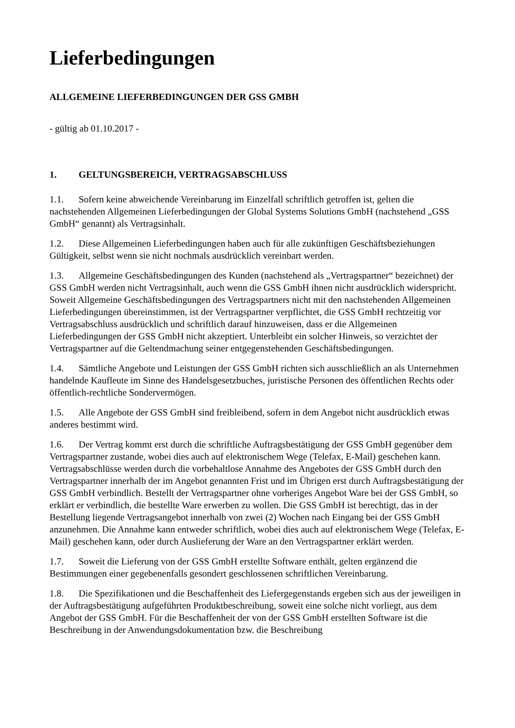Lieferbedingungen
ALLGEMEINE LIEFERBEDINGUNGEN DER GSS GMBH
- gültig ab 01.10.2017 -
1. GELTUNGSBEREICH, VERTRAGSABSCHLUSS
1.1. Sofern keine abweichende Vereinbarung im Einzelfall schriftlich getroffen ist, gelten die nachstehenden Allgemeinen Lieferbedingungen der Global Systems Solutions GmbH (nachstehend „GSS GmbH“ genannt) als Vertragsinhalt.
1.2. Diese Allgemeinen Lieferbedingungen haben auch für alle zukünftigen Geschäftsbeziehungen Gültigkeit, selbst wenn sie nicht nochmals ausdrücklich vereinbart werden.
1.3. Allgemeine Geschäftsbedingungen des Kunden (nachstehend als „Vertragspartner“ bezeichnet) der GSS GmbH werden nicht Vertragsinhalt, auch wenn die GSS GmbH ihnen nicht ausdrücklich widerspricht. Soweit Allgemeine Geschäftsbedingungen des Vertragspartners nicht mit den nachstehenden Allgemeinen Lieferbedingungen übereinstimmen, ist der Vertragspartner verpflichtet, die GSS GmbH rechtzeitig vor Vertragsabschluss ausdrücklich und schriftlich darauf hinzuweisen, dass er die Allgemeinen Lieferbedingungen der GSS GmbH nicht akzeptiert. Unterbleibt ein solcher Hinweis, so verzichtet der Vertragspartner auf die Geltendmachung seiner entgegenstehenden Geschäftsbedingungen.
1.4. Sämtliche Angebote und Leistungen der GSS GmbH richten sich ausschließlich an als Unternehmen handelnde Kaufleute im Sinne des Handelsgesetzbuches, juristische Personen des öffentlichen Rechts oder öffentlich-rechtliche Sondervermögen.
1.5. Alle Angebote der GSS GmbH sind freibleibend, sofern in dem Angebot nicht ausdrücklich etwas anderes bestimmt wird.
1.6. Der Vertrag kommt erst durch die schriftliche Auftragsbestätigung der GSS GmbH gegenüber dem Vertragspartner zustande, wobei dies auch auf elektronischem Wege (Telefax, E-Mail) geschehen kann. Vertragsabschlüsse werden durch die vorbehaltlose Annahme des Angebotes der GSS GmbH durch den Vertragspartner innerhalb der im Angebot genannten Frist und im Übrigen erst durch Auftragsbestätigung der GSS GmbH verbindlich. Bestellt der Vertragspartner ohne vorheriges Angebot Ware bei der GSS GmbH, so erklärt er verbindlich, die bestellte Ware erwerben zu wollen. Die GSS GmbH ist berechtigt, das in der Bestellung liegende Vertragsangebot innerhalb von zwei (2) Wochen nach Eingang bei der GSS GmbH anzunehmen. Die Annahme kann entweder schriftlich, wobei dies auch auf elektronischem Wege (Telefax, E-Mail) geschehen kann, oder durch Auslieferung der Ware an den Vertragspartner erklärt werden.
1.7. Soweit die Lieferung von der GSS GmbH erstellte Software enthält, gelten ergänzend die Bestimmungen einer gegebenenfalls gesondert geschlossenen schriftlichen Vereinbarung.
1.8. Die Spezifikationen und die Beschaffenheit des Liefergegenstands ergeben sich aus der jeweiligen in der Auftragsbestätigung aufgeführten Produktbeschreibung, soweit eine solche nicht vorliegt, aus dem Angebot der GSS GmbH. Für die Beschaffenheit der von der GSS GmbH erstellten Software ist die Beschreibung in der Anwendungsdokumentation bzw. die Beschreibung